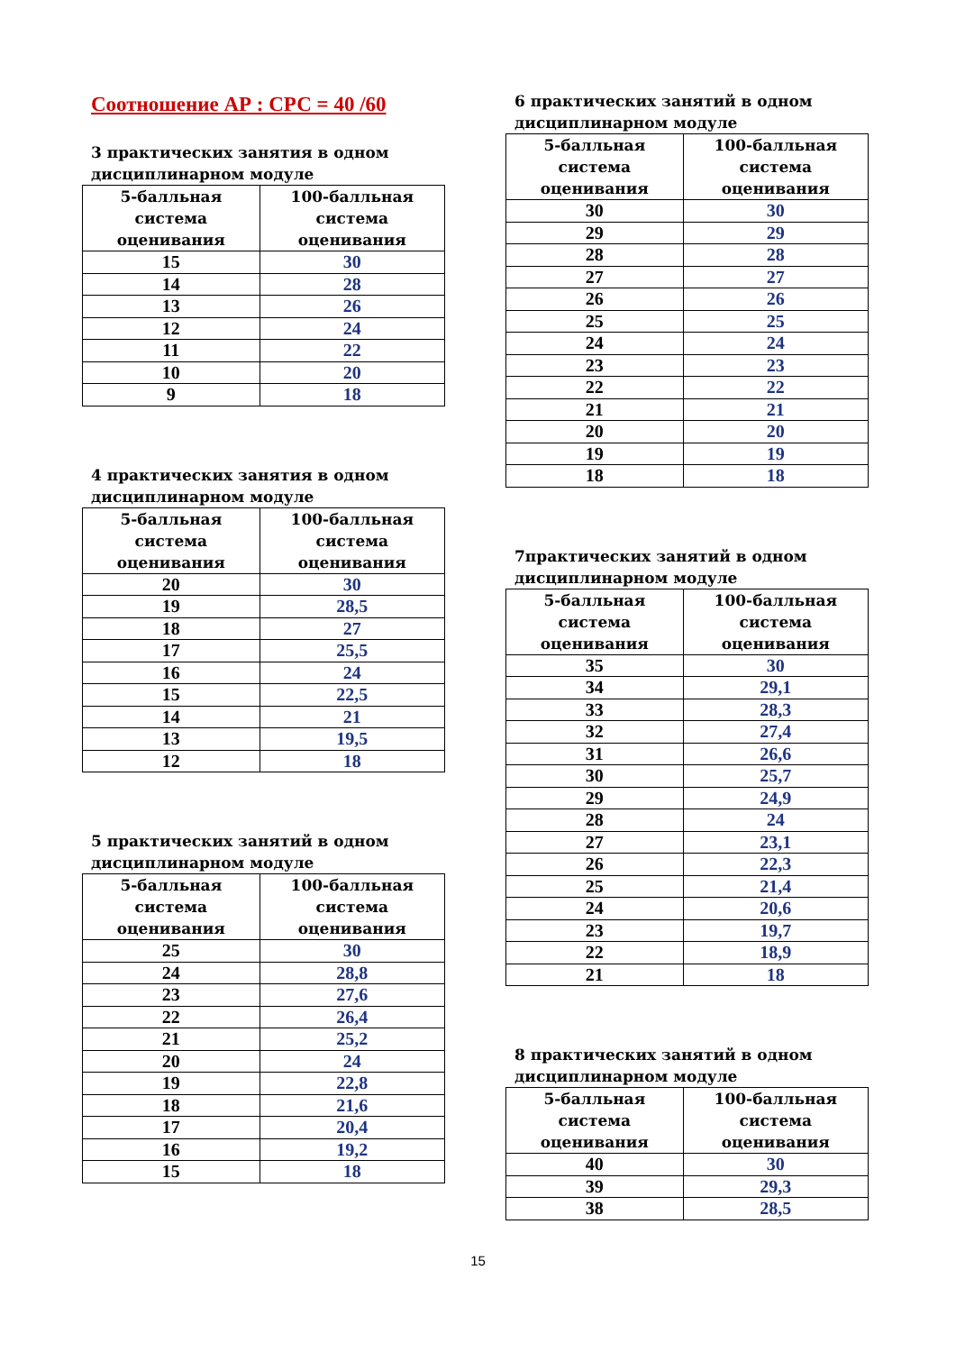Соотношение АР : СРС = 40 /60
3 практических занятия в одном дисциплинарном модуле
| 5-балльная система оценивания | 100-балльная система оценивания |
| --- | --- |
| 15 | 30 |
| 14 | 28 |
| 13 | 26 |
| 12 | 24 |
| 11 | 22 |
| 10 | 20 |
| 9 | 18 |
4 практических занятия в одном дисциплинарном модуле
| 5-балльная система оценивания | 100-балльная система оценивания |
| --- | --- |
| 20 | 30 |
| 19 | 28,5 |
| 18 | 27 |
| 17 | 25,5 |
| 16 | 24 |
| 15 | 22,5 |
| 14 | 21 |
| 13 | 19,5 |
| 12 | 18 |
5 практических занятий в одном дисциплинарном модуле
| 5-балльная система оценивания | 100-балльная система оценивания |
| --- | --- |
| 25 | 30 |
| 24 | 28,8 |
| 23 | 27,6 |
| 22 | 26,4 |
| 21 | 25,2 |
| 20 | 24 |
| 19 | 22,8 |
| 18 | 21,6 |
| 17 | 20,4 |
| 16 | 19,2 |
| 15 | 18 |
6 практических занятий в одном дисциплинарном модуле
| 5-балльная система оценивания | 100-балльная система оценивания |
| --- | --- |
| 30 | 30 |
| 29 | 29 |
| 28 | 28 |
| 27 | 27 |
| 26 | 26 |
| 25 | 25 |
| 24 | 24 |
| 23 | 23 |
| 22 | 22 |
| 21 | 21 |
| 20 | 20 |
| 19 | 19 |
| 18 | 18 |
7практических занятий в одном дисциплинарном модуле
| 5-балльная система оценивания | 100-балльная система оценивания |
| --- | --- |
| 35 | 30 |
| 34 | 29,1 |
| 33 | 28,3 |
| 32 | 27,4 |
| 31 | 26,6 |
| 30 | 25,7 |
| 29 | 24,9 |
| 28 | 24 |
| 27 | 23,1 |
| 26 | 22,3 |
| 25 | 21,4 |
| 24 | 20,6 |
| 23 | 19,7 |
| 22 | 18,9 |
| 21 | 18 |
8 практических занятий в одном дисциплинарном модуле
| 5-балльная система оценивания | 100-балльная система оценивания |
| --- | --- |
| 40 | 30 |
| 39 | 29,3 |
| 38 | 28,5 |
15